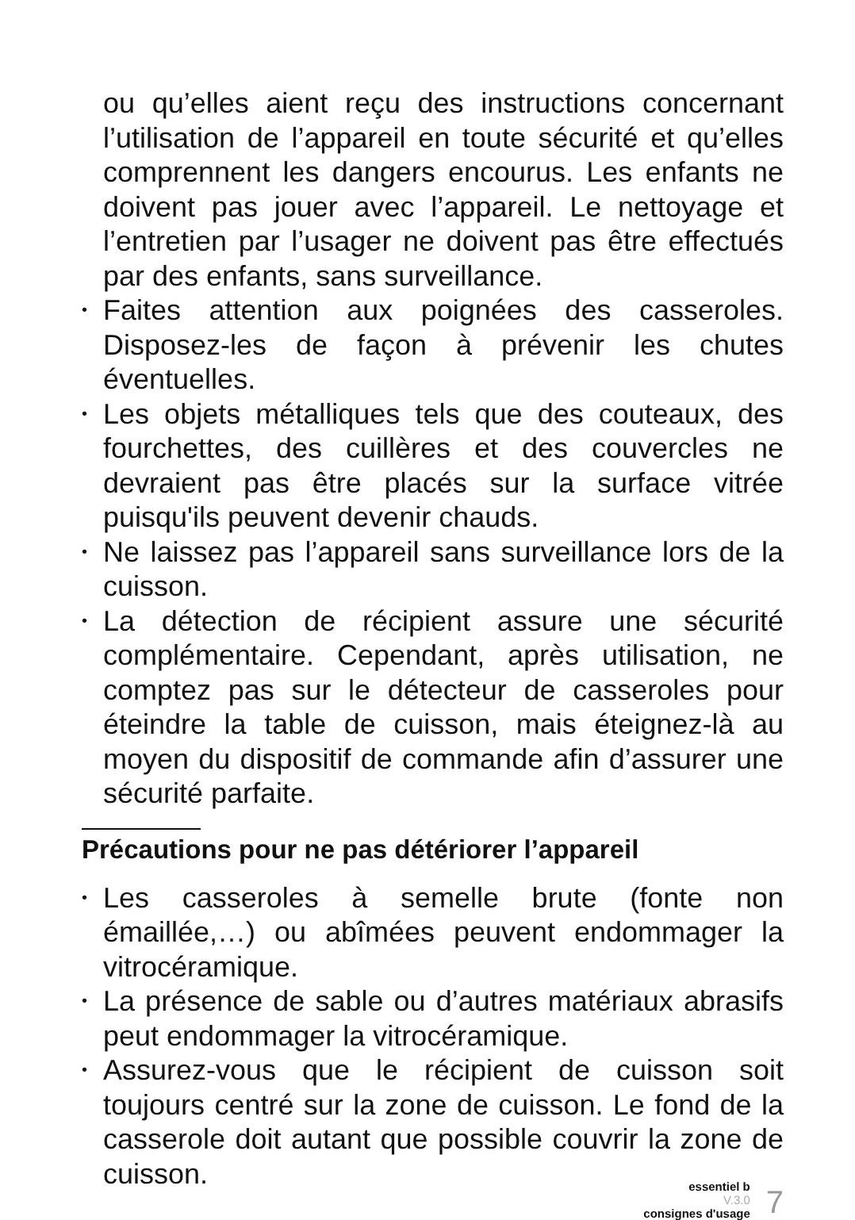ou qu’elles aient reçu des instructions concernant l’utilisation de l’appareil en toute sécurité et qu’elles comprennent les dangers encourus. Les enfants ne doivent pas jouer avec l’appareil. Le nettoyage et l’entretien par l’usager ne doivent pas être effectués par des enfants, sans surveillance.
•
Faites attention aux poignées des casseroles. Disposez-les de façon à prévenir les chutes éventuelles.
•
Les objets métalliques tels que des couteaux, des fourchettes, des cuillères et des couvercles ne devraient pas être placés sur la surface vitrée puisqu'ils peuvent devenir chauds.
•
Ne laissez pas l’appareil sans surveillance lors de la cuisson.
•
La détection de récipient assure une sécurité complémentaire. Cependant, après utilisation, ne comptez pas sur le détecteur de casseroles pour éteindre la table de cuisson, mais éteignez-là au moyen du dispositif de commande afin d’assurer une sécurité parfaite.
Précautions pour ne pas détériorer l’appareil
•
Les casseroles à semelle brute (fonte non émaillée,…) ou abîmées peuvent endommager la vitrocéramique.
•
La présence de sable ou d’autres matériaux abrasifs peut endommager la vitrocéramique.
•
Assurez-vous que le récipient de cuisson soit toujours centré sur la zone de cuisson. Le fond de la casserole doit autant que possible couvrir la zone de cuisson.
essentiel b
V.3.0
consignes d'usage
7